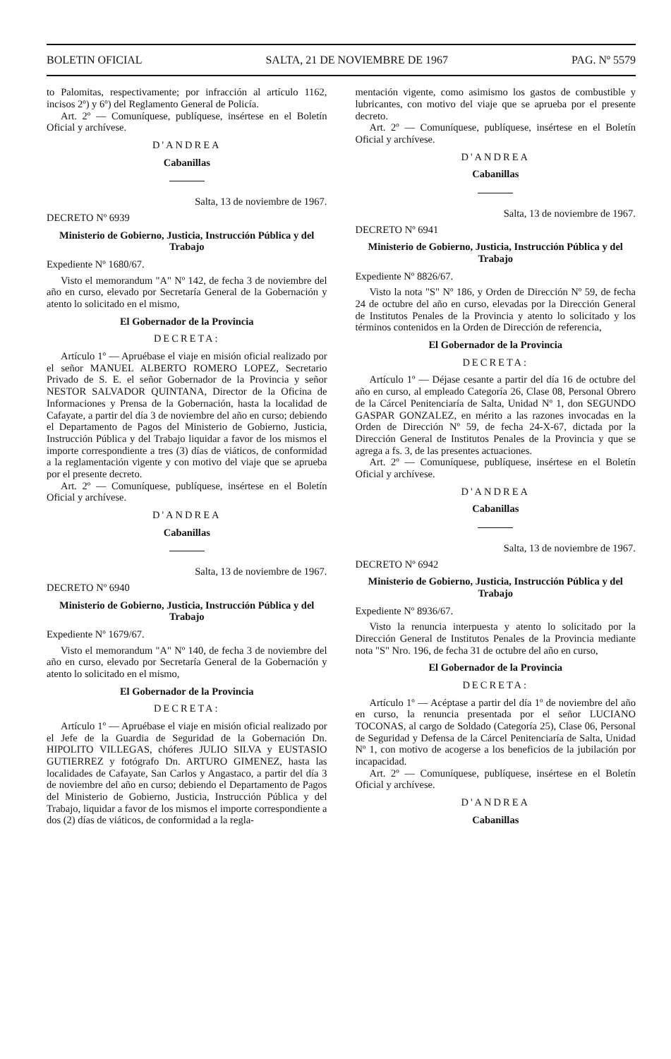BOLETIN OFICIAL SALTA, 21 DE NOVIEMBRE DE 1967 PAG. Nº 5579
to Palomitas, respectivamente; por infracción al artículo 1162, incisos 2º) y 6º) del Reglamento General de Policía.
Art. 2º — Comuníquese, publíquese, insértese en el Boletín Oficial y archívese.
D'ANDREA
Cabanillas
Salta, 13 de noviembre de 1967.
DECRETO Nº 6939
Ministerio de Gobierno, Justicia, Instrucción Pública y del Trabajo
Expediente Nº 1680/67.
Visto el memorandum "A" Nº 142, de fecha 3 de noviembre del año en curso, elevado por Secretaría General de la Gobernación y atento lo solicitado en el mismo,
El Gobernador de la Provincia
DECRETA:
Artículo 1º — Apruébase el viaje en misión oficial realizado por el señor MANUEL ALBERTO ROMERO LOPEZ, Secretario Privado de S. E. el señor Gobernador de la Provincia y señor NESTOR SALVADOR QUINTANA, Director de la Oficina de Informaciones y Prensa de la Gobernación, hasta la localidad de Cafayate, a partir del día 3 de noviembre del año en curso; debiendo el Departamento de Pagos del Ministerio de Gobierno, Justicia, Instrucción Pública y del Trabajo liquidar a favor de los mismos el importe correspondiente a tres (3) días de viáticos, de conformidad a la reglamentación vigente y con motivo del viaje que se aprueba por el presente decreto.
Art. 2º — Comuníquese, publíquese, insértese en el Boletín Oficial y archívese.
D'ANDREA
Cabanillas
Salta, 13 de noviembre de 1967.
DECRETO Nº 6940
Ministerio de Gobierno, Justicia, Instrucción Pública y del Trabajo
Expediente Nº 1679/67.
Visto el memorandum "A" Nº 140, de fecha 3 de noviembre del año en curso, elevado por Secretaría General de la Gobernación y atento lo solicitado en el mismo,
El Gobernador de la Provincia
DECRETA:
Artículo 1º — Apruébase el viaje en misión oficial realizado por el Jefe de la Guardia de Seguridad de la Gobernación Dn. HIPOLITO VILLEGAS, chóferes JULIO SILVA y EUSTASIO GUTIERREZ y fotógrafo Dn. ARTURO GIMENEZ, hasta las localidades de Cafayate, San Carlos y Angastaco, a partir del día 3 de noviembre del año en curso; debiendo el Departamento de Pagos del Ministerio de Gobierno, Justicia, Instrucción Pública y del Trabajo, liquidar a favor de los mismos el importe correspondiente a dos (2) días de viáticos, de conformidad a la regla-
mentación vigente, como asimismo los gastos de combustible y lubricantes, con motivo del viaje que se aprueba por el presente decreto.
Art. 2º — Comuníquese, publíquese, insértese en el Boletín Oficial y archívese.
D'ANDREA
Cabanillas
Salta, 13 de noviembre de 1967.
DECRETO Nº 6941
Ministerio de Gobierno, Justicia, Instrucción Pública y del Trabajo
Expediente Nº 8826/67.
Visto la nota "S" Nº 186, y Orden de Dirección Nº 59, de fecha 24 de octubre del año en curso, elevadas por la Dirección General de Institutos Penales de la Provincia y atento lo solicitado y los términos contenidos en la Orden de Dirección de referencia,
El Gobernador de la Provincia
DECRETA:
Artículo 1º — Déjase cesante a partir del día 16 de octubre del año en curso, al empleado Categoría 26, Clase 08, Personal Obrero de la Cárcel Penitenciaría de Salta, Unidad Nº 1, don SEGUNDO GASPAR GONZALEZ, en mérito a las razones invocadas en la Orden de Dirección Nº 59, de fecha 24-X-67, dictada por la Dirección General de Institutos Penales de la Provincia y que se agrega a fs. 3, de las presentes actuaciones.
Art. 2º — Comuníquese, publíquese, insértese en el Boletín Oficial y archívese.
D'ANDREA
Cabanillas
Salta, 13 de noviembre de 1967.
DECRETO Nº 6942
Ministerio de Gobierno, Justicia, Instrucción Pública y del Trabajo
Expediente Nº 8936/67.
Visto la renuncia interpuesta y atento lo solicitado por la Dirección General de Institutos Penales de la Provincia mediante nota "S" Nro. 196, de fecha 31 de octubre del año en curso,
El Gobernador de la Provincia
DECRETA:
Artículo 1º — Acéptase a partir del día 1º de noviembre del año en curso, la renuncia presentada por el señor LUCIANO TOCONAS, al cargo de Soldado (Categoría 25), Clase 06, Personal de Seguridad y Defensa de la Cárcel Penitenciaría de Salta, Unidad Nº 1, con motivo de acogerse a los beneficios de la jubilación por incapacidad.
Art. 2º — Comuníquese, publíquese, insértese en el Boletín Oficial y archívese.
D'ANDREA
Cabanillas